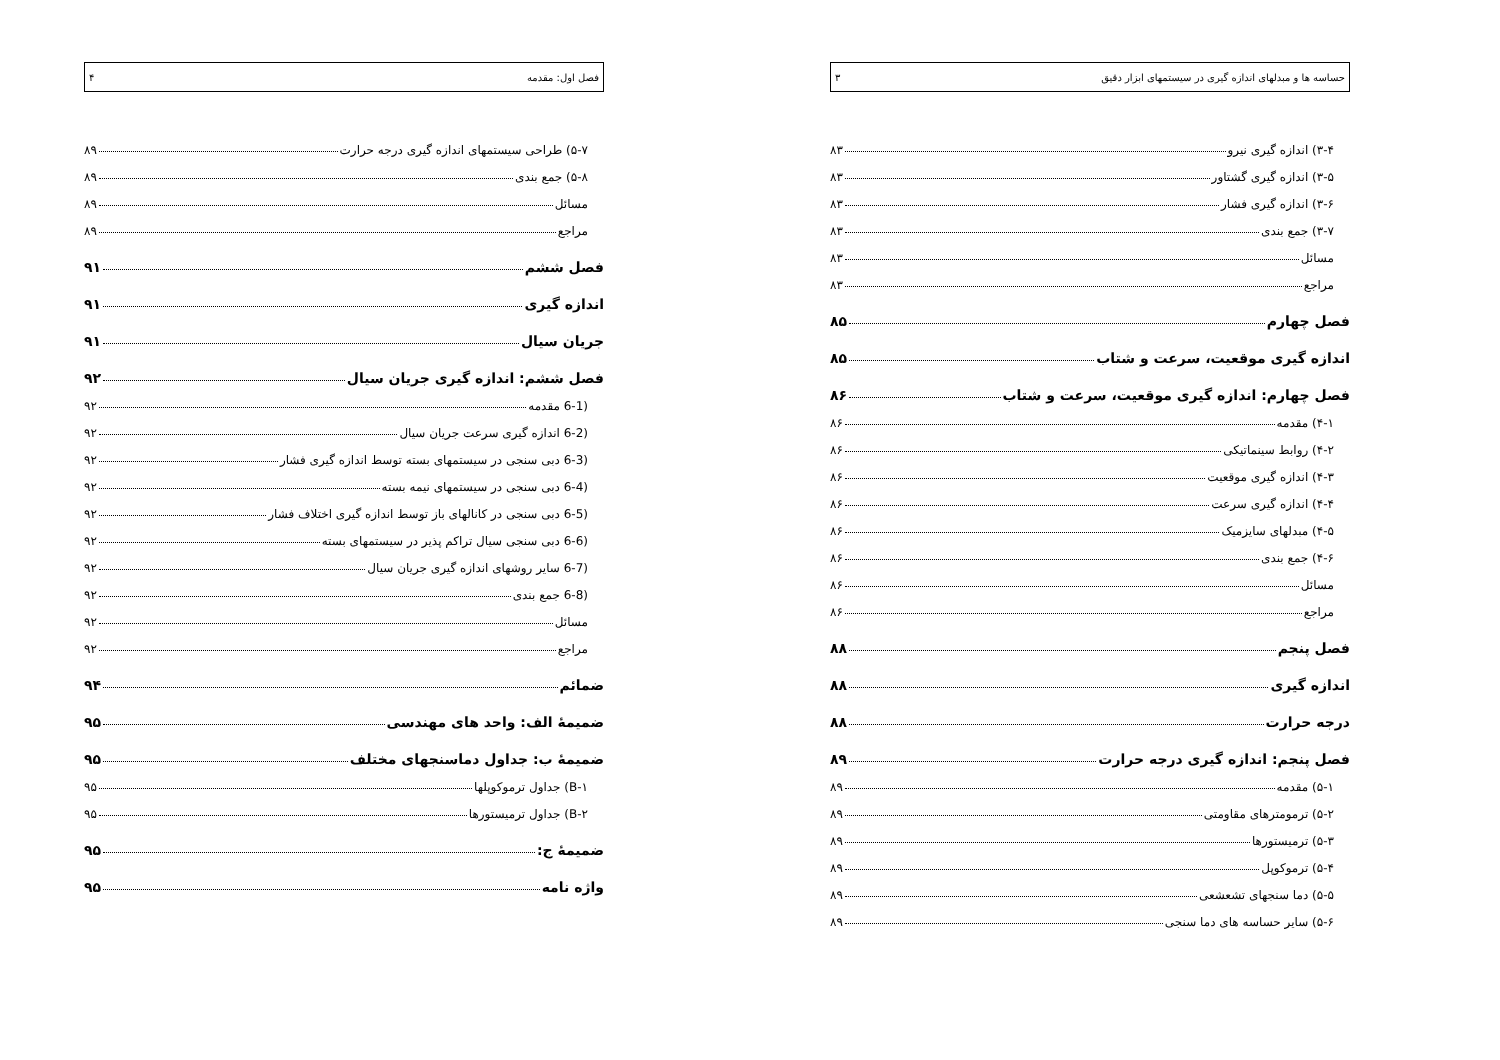حساسه ها و مبدلهای اندازه گیری در سیستمهای ابزار دقیق ۳
۳-۴) اندازه گیری نیرو ۸۳
۳-۵) اندازه گیری گشتاور ۸۳
۳-۶) اندازه گیری فشار ۸۳
۳-۷) جمع بندی ۸۳
مسائل ۸۳
مراجع ۸۳
فصل چهارم ۸۵
اندازه گیری موقعیت، سرعت و شتاب ۸۵
فصل چهارم: اندازه گیری موقعیت، سرعت و شتاب ۸۶
۴-۱) مقدمه ۸۶
۴-۲) روابط سینماتیکی ۸۶
۴-۳) اندازه گیری موقعیت ۸۶
۴-۴) اندازه گیری سرعت ۸۶
۴-۵) مبدلهای سایزمیک ۸۶
۴-۶) جمع بندی ۸۶
مسائل ۸۶
مراجع ۸۶
فصل پنجم ۸۸
اندازه گیری ۸۸
درجه حرارت ۸۸
فصل پنجم: اندازه گیری درجه حرارت ۸۹
۵-۱) مقدمه ۸۹
۵-۲) ترمومترهای مقاومتی ۸۹
۵-۳) ترمیستورها ۸۹
۵-۴) ترموکوپل ۸۹
۵-۵) دما سنجهای تشعشعی ۸۹
۵-۶) سایر حساسه های دما سنجی ۸۹
فصل اول: مقدمه ۴
۵-۷) طراحی سیستمهای اندازه گیری درجه حرارت ۸۹
۵-۸) جمع بندی ۸۹
مسائل ۸۹
مراجع ۸۹
فصل ششم ۹۱
اندازه گیری ۹۱
جریان سیال ۹۱
فصل ششم: اندازه گیری جریان سیال ۹۲
(6-1 مقدمه ۹۲
(6-2 اندازه گیری سرعت جریان سیال ۹۲
(6-3 دبی سنجی در سیستمهای بسته توسط اندازه گیری فشار ۹۲
(6-4 دبی سنجی در سیستمهای نیمه بسته ۹۲
(6-5 دبی سنجی در کانالهای باز توسط اندازه گیری اختلاف فشار ۹۲
(6-6 دبی سنجی سیال تراکم پذیر در سیستمهای بسته ۹۲
(6-7 سایر روشهای اندازه گیری جریان سیال ۹۲
(6-8 جمع بندی ۹۲
مسائل ۹۲
مراجع ۹۲
ضمائم ۹۴
ضمیمهٔ الف: واحد های مهندسی ۹۵
ضمیمهٔ ب: جداول دماسنجهای مختلف ۹۵
B-۱) جداول ترموکوپلها ۹۵
B-۲) جداول ترمیستورها ۹۵
ضمیمهٔ ج: ۹۵
واژه نامه ۹۵